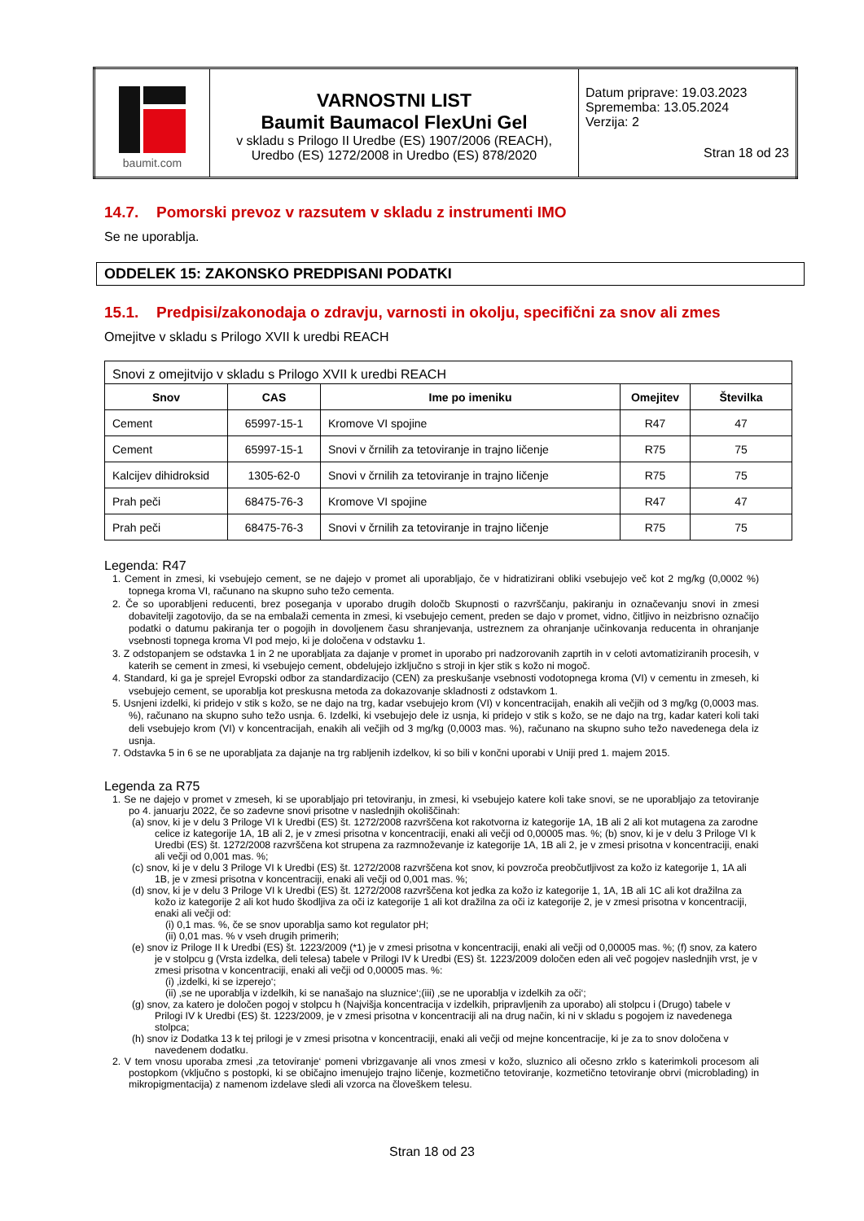| baumit.com | VARNOSTNI LIST Baumit Baumacol FlexUni Gel v skladu s Prilogo II Uredbe (ES) 1907/2006 (REACH), Uredbo (ES) 1272/2008 in Uredbo (ES) 878/2020 | Datum priprave: 19.03.2023 Sprememba: 13.05.2024 Verzija: 2 Stran 18 od 23 |
14.7. Pomorski prevoz v razsutem v skladu z instrumenti IMO
Se ne uporablja.
ODDELEK 15: ZAKONSKO PREDPISANI PODATKI
15.1. Predpisi/zakonodaja o zdravju, varnosti in okolju, specifični za snov ali zmes
Omejitve v skladu s Prilogo XVII k uredbi REACH
| Snovi z omejitvijo v skladu s Prilogo XVII k uredbi REACH | | | | |
| Snov | CAS | Ime po imeniku | Omejitev | Številka |
| Cement | 65997-15-1 | Kromove VI spojine | R47 | 47 |
| Cement | 65997-15-1 | Snovi v črnilih za tetoviranje in trajno ličenje | R75 | 75 |
| Kalcijev dihidroksid | 1305-62-0 | Snovi v črnilih za tetoviranje in trajno ličenje | R75 | 75 |
| Prah peči | 68475-76-3 | Kromove VI spojine | R47 | 47 |
| Prah peči | 68475-76-3 | Snovi v črnilih za tetoviranje in trajno ličenje | R75 | 75 |
Legenda: R47
1. Cement in zmesi, ki vsebujejo cement, se ne dajejo v promet ali uporabljajo, če v hidratizirani obliki vsebujejo več kot 2 mg/kg (0,0002 %) topnega kroma VI, računano na skupno suho težo cementa.
2. Če so uporabljeni reducenti, brez poseganja v uporabo drugih določb Skupnosti o razvrščanju, pakiranju in označevanju snovi in zmesi dobavitelji zagotovijo, da se na embalaži cementa in zmesi, ki vsebujejo cement, preden se dajo v promet, vidno, čitljivo in neizbrisno označijo podatki o datumu pakiranja ter o pogojih in dovoljenem času shranjevanja, ustreznem za ohranjanje učinkovanja reducenta in ohranjanje vsebnosti topnega kroma VI pod mejo, ki je določena v odstavku 1.
3. Z odstopanjem se odstavka 1 in 2 ne uporabljata za dajanje v promet in uporabo pri nadzorovanih zaprtih in v celoti avtomatiziranih procesih, v katerih se cement in zmesi, ki vsebujejo cement, obdelujejo izključno s stroji in kjer stik s kožo ni mogoč.
4. Standard, ki ga je sprejel Evropski odbor za standardizacijo (CEN) za preskušanje vsebnosti vodotopnega kroma (VI) v cementu in zmeseh, ki vsebujejo cement, se uporablja kot preskusna metoda za dokazovanje skladnosti z odstavkom 1.
5. Usnjeni izdelki, ki pridejo v stik s kožo, se ne dajo na trg, kadar vsebujejo krom (VI) v koncentracijah, enakih ali večjih od 3 mg/kg (0,0003 mas. %), računano na skupno suho težo usnja. 6. Izdelki, ki vsebujejo dele iz usnja, ki pridejo v stik s kožo, se ne dajo na trg, kadar kateri koli taki deli vsebujejo krom (VI) v koncentracijah, enakih ali večjih od 3 mg/kg (0,0003 mas. %), računano na skupno suho težo navedenega dela iz usnja.
7. Odstavka 5 in 6 se ne uporabljata za dajanje na trg rabljenih izdelkov, ki so bili v končni uporabi v Uniji pred 1. majem 2015.
Legenda za R75
1. Se ne dajejo v promet v zmeseh, ki se uporabljajo pri tetoviranju, in zmesi, ki vsebujejo katere koli take snovi, se ne uporabljajo za tetoviranje po 4. januarju 2022, če so zadevne snovi prisotne v naslednjih okoliščinah:
(a) snov, ki je v delu 3 Priloge VI k Uredbi (ES) št. 1272/2008 razvrščena kot rakotvorna iz kategorije 1A, 1B ali 2 ali kot mutagena za zarodne celice iz kategorije 1A, 1B ali 2, je v zmesi prisotna v koncentraciji, enaki ali večji od 0,00005 mas. %; (b) snov, ki je v delu 3 Priloge VI k Uredbi (ES) št. 1272/2008 razvrščena kot strupena za razmnoževanje iz kategorije 1A, 1B ali 2, je v zmesi prisotna v koncentraciji, enaki ali večji od 0,001 mas. %;
(c) snov, ki je v delu 3 Priloge VI k Uredbi (ES) št. 1272/2008 razvrščena kot snov, ki povzroča preobčutljivost za kožo iz kategorije 1, 1A ali 1B, je v zmesi prisotna v koncentraciji, enaki ali večji od 0,001 mas. %;
(d) snov, ki je v delu 3 Priloge VI k Uredbi (ES) št. 1272/2008 razvrščena kot jedka za kožo iz kategorije 1, 1A, 1B ali 1C ali kot dražilna za kožo iz kategorije 2 ali kot hudo škodljiva za oči iz kategorije 1 ali kot dražilna za oči iz kategorije 2, je v zmesi prisotna v koncentraciji, enaki ali večji od:
(i) 0,1 mas. %, če se snov uporablja samo kot regulator pH;
(ii) 0,01 mas. % v vseh drugih primerih;
(e) snov iz Priloge II k Uredbi (ES) št. 1223/2009 (*1) je v zmesi prisotna v koncentraciji, enaki ali večji od 0,00005 mas. %; (f) snov, za katero je v stolpcu g (Vrsta izdelka, deli telesa) tabele v Prilogi IV k Uredbi (ES) št. 1223/2009 določen eden ali več pogojev naslednjih vrst, je v zmesi prisotna v koncentraciji, enaki ali večji od 0,00005 mas. %:
(i) ‚izdelki, ki se izperejo‘;
(ii) ‚se ne uporablja v izdelkih, ki se nanašajo na sluznice‘;(iii) ‚se ne uporablja v izdelkih za oči‘;
(g) snov, za katero je določen pogoj v stolpcu h (Najvišja koncentracija v izdelkih, pripravljenih za uporabo) ali stolpcu i (Drugo) tabele v Prilogi IV k Uredbi (ES) št. 1223/2009, je v zmesi prisotna v koncentraciji ali na drug način, ki ni v skladu s pogojem iz navedenega stolpca;
(h) snov iz Dodatka 13 k tej prilogi je v zmesi prisotna v koncentraciji, enaki ali večji od mejne koncentracije, ki je za to snov določena v navedenem dodatku.
2. V tem vnosu uporaba zmesi ‚za tetoviranje‘ pomeni vbrizgavanje ali vnos zmesi v kožo, sluznico ali očesno zrklo s katerimkoli procesom ali postopkom (vključno s postopki, ki se običajno imenujejo trajno ličenje, kozmetično tetoviranje, kozmetično tetoviranje obrvi (microblading) in mikropigmentacija) z namenom izdelave sledi ali vzorca na človeškem telesu.
Stran 18 od 23